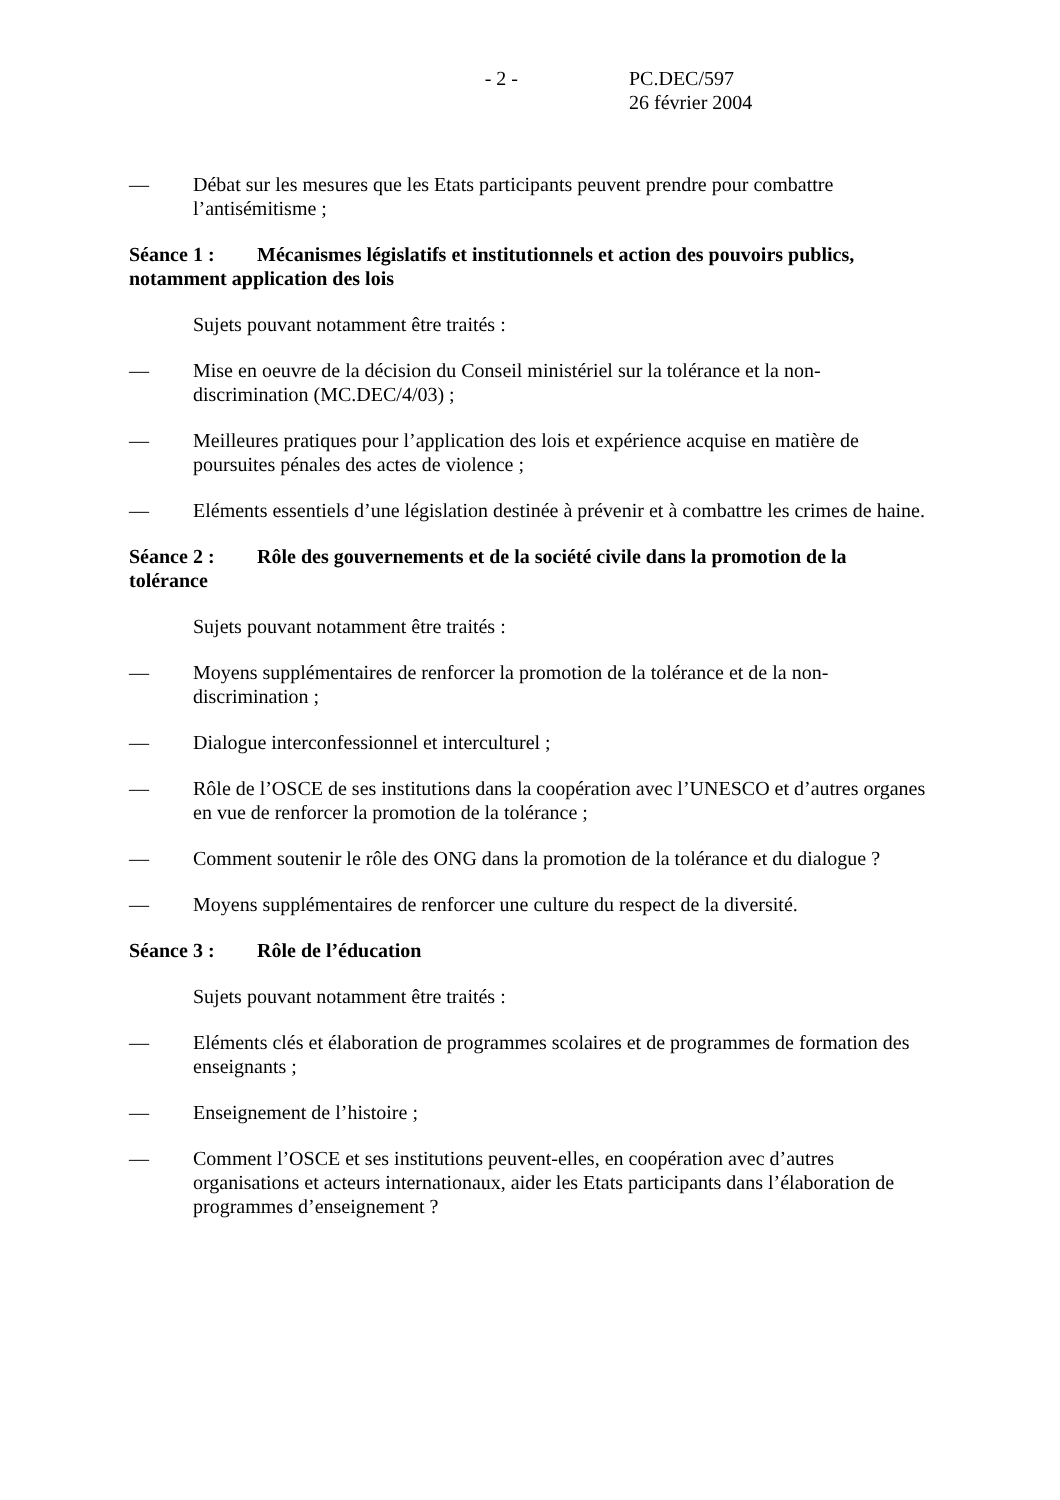- 2 - PC.DEC/597
26 février 2004
— Débat sur les mesures que les Etats participants peuvent prendre pour combattre l’antisémitisme ;
Séance 1 : Mécanismes législatifs et institutionnels et action des pouvoirs publics, notamment application des lois
Sujets pouvant notamment être traités :
— Mise en oeuvre de la décision du Conseil ministériel sur la tolérance et la non-discrimination (MC.DEC/4/03) ;
— Meilleures pratiques pour l’application des lois et expérience acquise en matière de poursuites pénales des actes de violence ;
— Eléments essentiels d’une législation destinée à prévenir et à combattre les crimes de haine.
Séance 2 : Rôle des gouvernements et de la société civile dans la promotion de la tolérance
Sujets pouvant notamment être traités :
— Moyens supplémentaires de renforcer la promotion de la tolérance et de la non-discrimination ;
— Dialogue interconfessionnel et interculturel ;
— Rôle de l’OSCE de ses institutions dans la coopération avec l’UNESCO et d’autres organes en vue de renforcer la promotion de la tolérance ;
— Comment soutenir le rôle des ONG dans la promotion de la tolérance et du dialogue ?
— Moyens supplémentaires de renforcer une culture du respect de la diversité.
Séance 3 : Rôle de l’éducation
Sujets pouvant notamment être traités :
— Eléments clés et élaboration de programmes scolaires et de programmes de formation des enseignants ;
— Enseignement de l’histoire ;
— Comment l’OSCE et ses institutions peuvent-elles, en coopération avec d’autres organisations et acteurs internationaux, aider les Etats participants dans l’élaboration de programmes d’enseignement ?